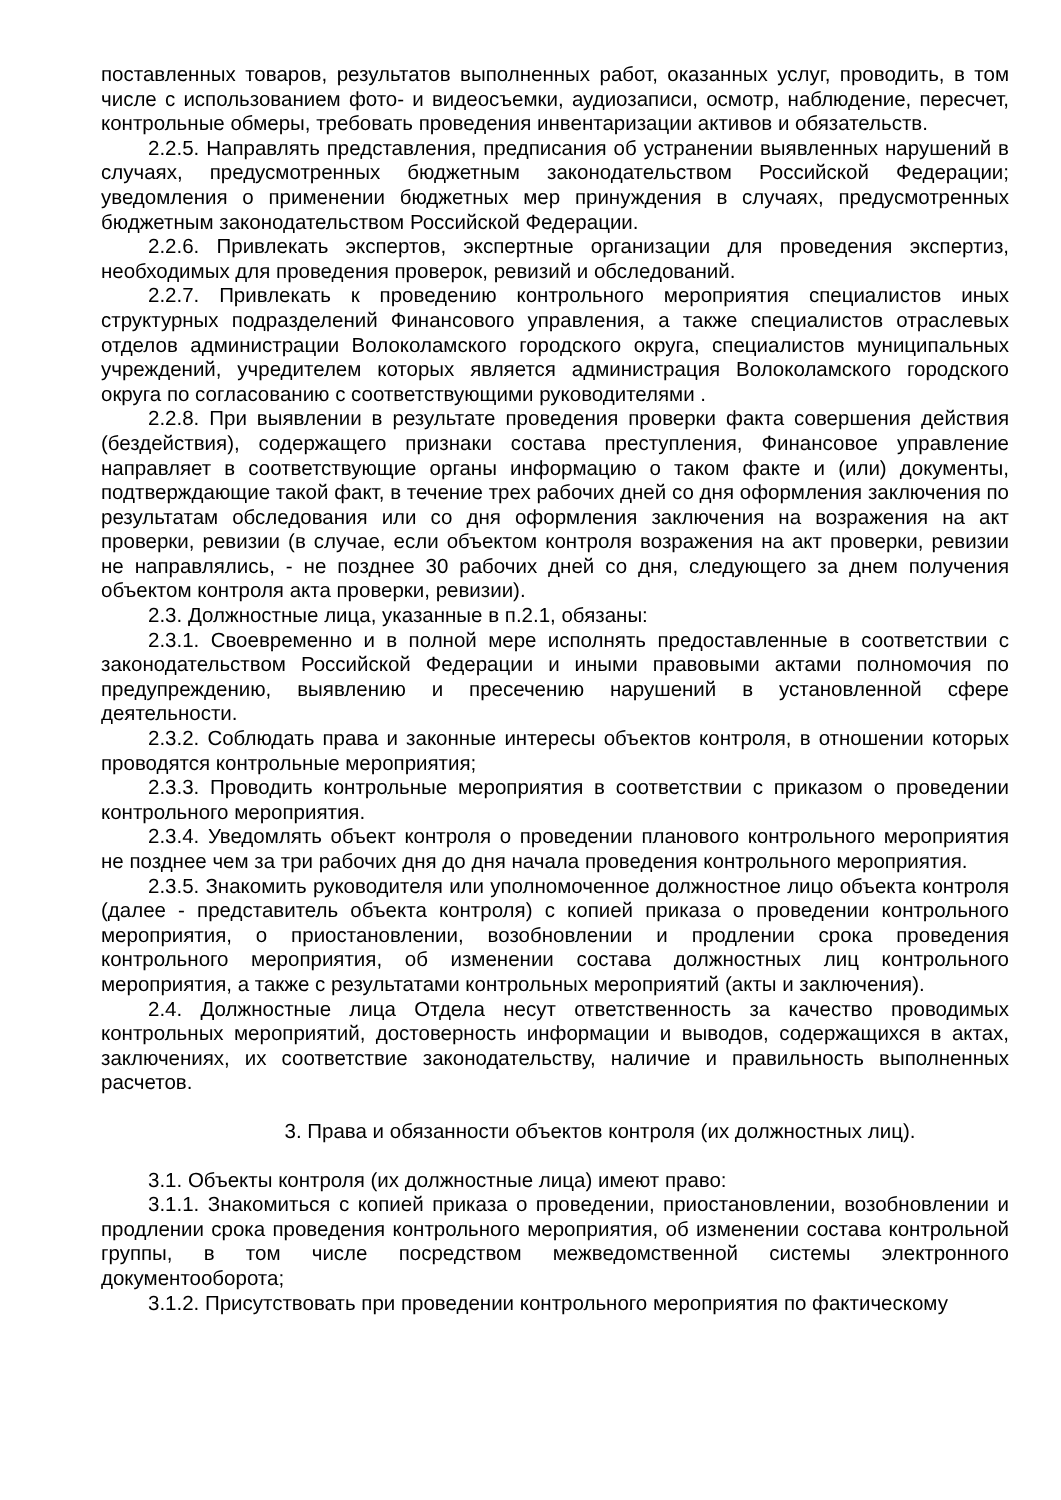поставленных товаров, результатов выполненных работ, оказанных услуг, проводить, в том числе с использованием фото- и видеосъемки, аудиозаписи, осмотр, наблюдение, пересчет, контрольные обмеры, требовать проведения инвентаризации активов и обязательств.
2.2.5. Направлять представления, предписания об устранении выявленных нарушений в случаях, предусмотренных бюджетным законодательством Российской Федерации; уведомления о применении бюджетных мер принуждения в случаях, предусмотренных бюджетным законодательством Российской Федерации.
2.2.6. Привлекать экспертов, экспертные организации для проведения экспертиз, необходимых для проведения проверок, ревизий и обследований.
2.2.7. Привлекать к проведению контрольного мероприятия специалистов иных структурных подразделений Финансового управления, а также специалистов отраслевых отделов администрации Волоколамского городского округа, специалистов муниципальных учреждений, учредителем которых является администрация Волоколамского городского округа по согласованию с соответствующими руководителями .
2.2.8. При выявлении в результате проведения проверки факта совершения действия (бездействия), содержащего признаки состава преступления, Финансовое управление направляет в соответствующие органы информацию о таком факте и (или) документы, подтверждающие такой факт, в течение трех рабочих дней со дня оформления заключения по результатам обследования или со дня оформления заключения на возражения на акт проверки, ревизии (в случае, если объектом контроля возражения на акт проверки, ревизии не направлялись, - не позднее 30 рабочих дней со дня, следующего за днем получения объектом контроля акта проверки, ревизии).
2.3. Должностные лица, указанные в п.2.1, обязаны:
2.3.1. Своевременно и в полной мере исполнять предоставленные в соответствии с законодательством Российской Федерации и иными правовыми актами полномочия по предупреждению, выявлению и пресечению нарушений в установленной сфере деятельности.
2.3.2. Соблюдать права и законные интересы объектов контроля, в отношении которых проводятся контрольные мероприятия;
2.3.3. Проводить контрольные мероприятия в соответствии с приказом о проведении контрольного мероприятия.
2.3.4. Уведомлять объект контроля о проведении планового контрольного мероприятия не позднее чем за три рабочих дня до дня начала проведения контрольного мероприятия.
2.3.5. Знакомить руководителя или уполномоченное должностное лицо объекта контроля (далее - представитель объекта контроля) с копией приказа о проведении контрольного мероприятия, о приостановлении, возобновлении и продлении срока проведения контрольного мероприятия, об изменении состава должностных лиц контрольного мероприятия, а также с результатами контрольных мероприятий (акты и заключения).
2.4. Должностные лица Отдела несут ответственность за качество проводимых контрольных мероприятий, достоверность информации и выводов, содержащихся в актах, заключениях, их соответствие законодательству, наличие и правильность выполненных расчетов.
3. Права и обязанности объектов контроля (их должностных лиц).
3.1. Объекты контроля (их должностные лица) имеют право:
3.1.1. Знакомиться с копией приказа о проведении, приостановлении, возобновлении и продлении срока проведения контрольного мероприятия, об изменении состава контрольной группы, в том числе посредством межведомственной системы электронного документооборота;
3.1.2. Присутствовать при проведении контрольного мероприятия по фактическому